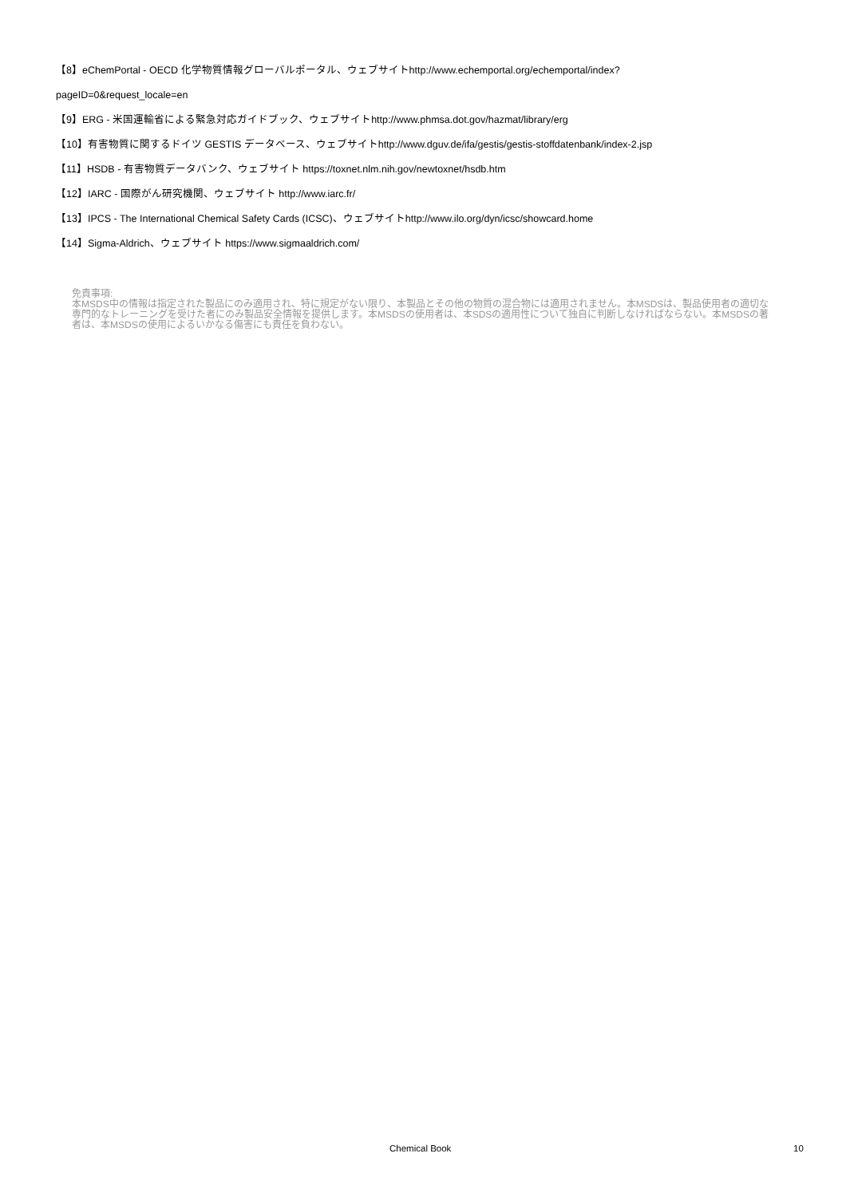【8】eChemPortal - OECD 化学物質情報グローバルポータル、ウェブサイトhttp://www.echemportal.org/echemportal/index?
pageID=0&request_locale=en
【9】ERG - 米国運輸省による緊急対応ガイドブック、ウェブサイトhttp://www.phmsa.dot.gov/hazmat/library/erg
【10】有害物質に関するドイツ GESTIS データベース、ウェブサイトhttp://www.dguv.de/ifa/gestis/gestis-stoffdatenbank/index-2.jsp
【11】HSDB - 有害物質データバンク、ウェブサイト https://toxnet.nlm.nih.gov/newtoxnet/hsdb.htm
【12】IARC - 国際がん研究機関、ウェブサイト http://www.iarc.fr/
【13】IPCS - The International Chemical Safety Cards (ICSC)、ウェブサイトhttp://www.ilo.org/dyn/icsc/showcard.home
【14】Sigma-Aldrich、ウェブサイト https://www.sigmaaldrich.com/
免責事項:
本MSDS中の情報は指定された製品にのみ適用され、特に規定がない限り、本製品とその他の物質の混合物には適用されません。本MSDSは、製品使用者の適切な専門的なトレーニングを受けた者にのみ製品安全情報を提供します。本MSDSの使用者は、本SDSの適用性について独自に判断しなければならない。本MSDSの著者は、本MSDSの使用によるいかなる傷害にも責任を負わない。
Chemical Book 10